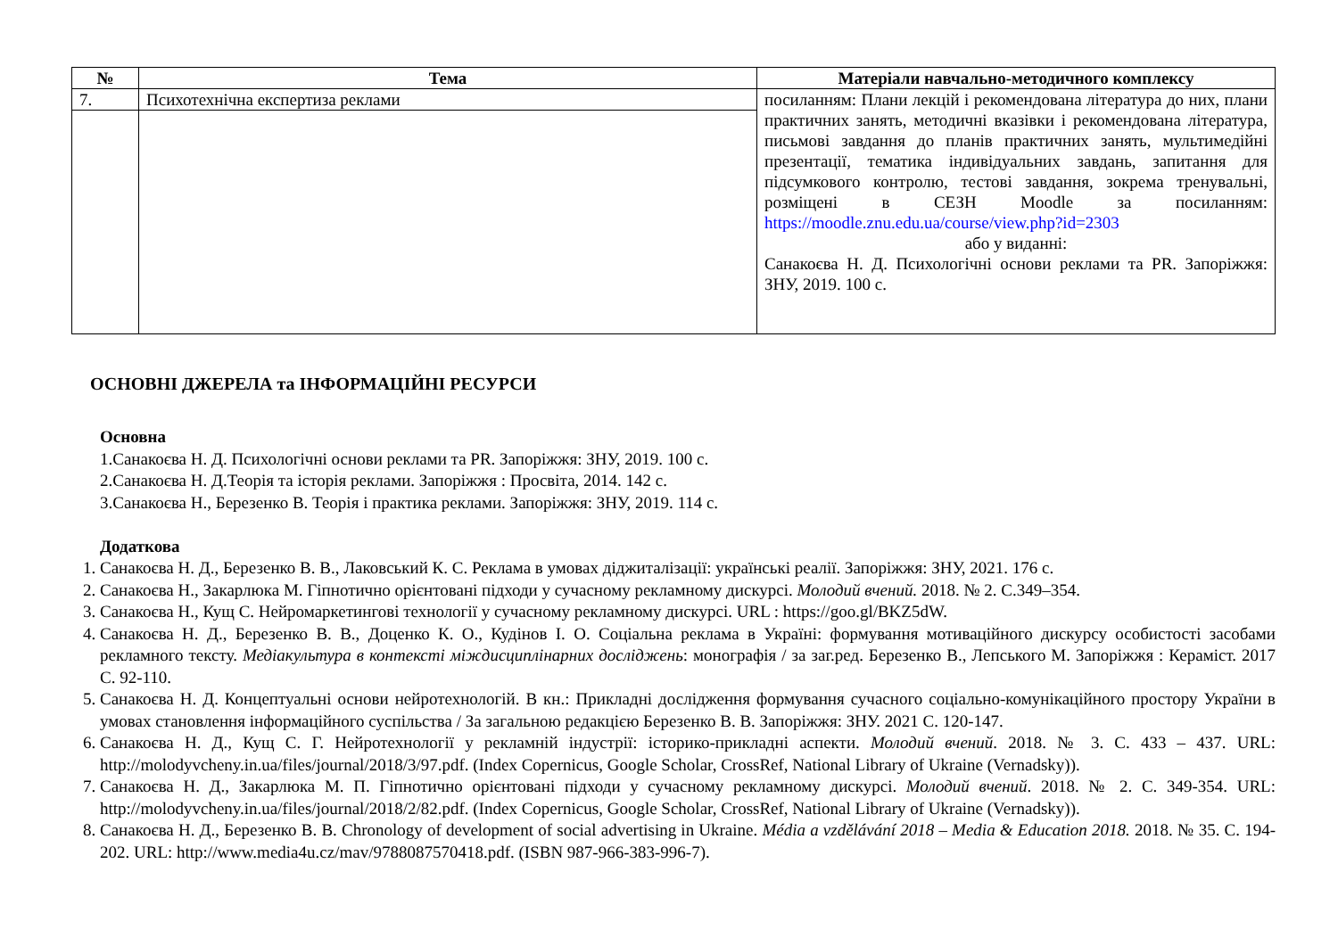| № | Тема | Матеріали навчально-методичного комплексу |
| --- | --- | --- |
| 7. | Психотехнічна експертиза реклами | посиланням: Плани лекцій і рекомендована література до них, плани практичних занять, методичні вказівки і рекомендована література, письмові завдання до планів практичних занять, мультимедійні презентації, тематика індивідуальних завдань, запитання для підсумкового контролю, тестові завдання, зокрема тренувальні, розміщені в СЕЗН Moodle за посиланням: https://moodle.znu.edu.ua/course/view.php?id=2303 або у виданні: Санакоєва Н. Д. Психологічні основи реклами та PR. Запоріжжя: ЗНУ, 2019. 100 с. |
ОСНОВНІ ДЖЕРЕЛА та ІНФОРМАЦІЙНІ РЕСУРСИ
Основна
1.Санакоєва Н. Д. Психологічні основи реклами та PR. Запоріжжя: ЗНУ, 2019. 100 с.
2.Санакоєва Н. Д.Теорія та історія реклами. Запоріжжя : Просвіта, 2014. 142 с.
3.Санакоєва Н., Березенко В. Теорія і практика реклами. Запоріжжя: ЗНУ, 2019. 114 с.
Додаткова
1. Санакоєва Н. Д., Березенко В. В., Лаковський К. С. Реклама в умовах діджиталізації: українські реалії. Запоріжжя: ЗНУ, 2021. 176 с.
2. Санакоєва Н., Закарлюка М. Гіпнотично орієнтовані підходи у сучасному рекламному дискурсі. Молодий вчений. 2018. № 2. С.349–354.
3. Санакоєва Н., Кущ С. Нейромаркетингові технології у сучасному рекламному дискурсі. URL : https://goo.gl/BKZ5dW.
4. Санакоєва Н. Д., Березенко В. В., Доценко К. О., Кудінов І. О. Соціальна реклама в Україні: формування мотиваційного дискурсу особистості засобами рекламного тексту. Медіакультура в контексті міждисциплінарних досліджень: монографія / за заг.ред. Березенко В., Лепського М. Запоріжжя : Кераміст. 2017 С. 92-110.
5. Санакоєва Н. Д. Концептуальні основи нейротехнологій. В кн.: Прикладні дослідження формування сучасного соціально-комунікаційного простору України в умовах становлення інформаційного суспільства / За загальною редакцією Березенко В. В. Запоріжжя: ЗНУ. 2021 С. 120-147.
6. Санакоєва Н. Д., Кущ С. Г. Нейротехнології у рекламній індустрії: історико-прикладні аспекти. Молодий вчений. 2018. № 3. С. 433 – 437. URL: http://molodyvcheny.in.ua/files/journal/2018/3/97.pdf. (Index Copernicus, Google Scholar, CrossRef, National Library of Ukraine (Vernadsky)).
7. Санакоєва Н. Д., Закарлюка М. П. Гіпнотично орієнтовані підходи у сучасному рекламному дискурсі. Молодий вчений. 2018. № 2. С. 349-354. URL: http://molodyvcheny.in.ua/files/journal/2018/2/82.pdf. (Index Copernicus, Google Scholar, CrossRef, National Library of Ukraine (Vernadsky)).
8. Санакоєва Н. Д., Березенко В. В. Chronology of development of social advertising in Ukraine. Média a vzdělávání 2018 – Media & Education 2018. 2018. № 35. С. 194-202. URL: http://www.media4u.cz/mav/9788087570418.pdf. (ISBN 987-966-383-996-7).